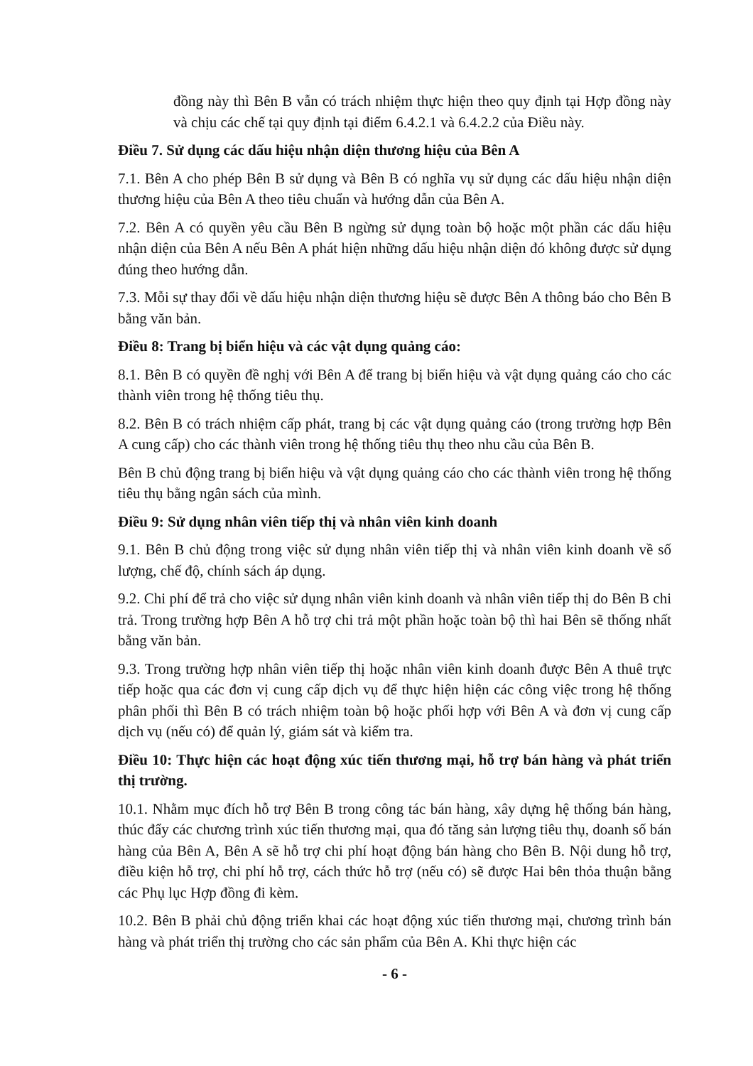đồng này thì Bên B vẫn có trách nhiệm thực hiện theo quy định tại Hợp đồng này và chịu các chế tại quy định tại điểm 6.4.2.1 và 6.4.2.2 của Điều này.
Điều 7. Sử dụng các dấu hiệu nhận diện thương hiệu của Bên A
7.1. Bên A cho phép Bên B sử dụng và Bên B có nghĩa vụ sử dụng các dấu hiệu nhận diện thương hiệu của Bên A theo tiêu chuẩn và hướng dẫn của Bên A.
7.2. Bên A có quyền yêu cầu Bên B ngừng sử dụng toàn bộ hoặc một phần các dấu hiệu nhận diện của Bên A nếu Bên A phát hiện những dấu hiệu nhận diện đó không được sử dụng đúng theo hướng dẫn.
7.3. Mỗi sự thay đổi về dấu hiệu nhận diện thương hiệu sẽ được Bên A thông báo cho Bên B bằng văn bản.
Điều 8: Trang bị biển hiệu và các vật dụng quảng cáo:
8.1. Bên B có quyền đề nghị với Bên A để trang bị biển hiệu và vật dụng quảng cáo cho các thành viên trong hệ thống tiêu thụ.
8.2. Bên B có trách nhiệm cấp phát, trang bị các vật dụng quảng cáo (trong trường hợp Bên A cung cấp) cho các thành viên trong hệ thống tiêu thụ theo nhu cầu của Bên B.
Bên B chủ động trang bị biển hiệu và vật dụng quảng cáo cho các thành viên trong hệ thống tiêu thụ bằng ngân sách của mình.
Điều 9: Sử dụng nhân viên tiếp thị và nhân viên kinh doanh
9.1. Bên B chủ động trong việc sử dụng nhân viên tiếp thị và nhân viên kinh doanh về số lượng, chế độ, chính sách áp dụng.
9.2. Chi phí để trả cho việc sử dụng nhân viên kinh doanh và nhân viên tiếp thị do Bên B chi trả. Trong trường hợp Bên A hỗ trợ chi trả một phần hoặc toàn bộ thì hai Bên sẽ thống nhất bằng văn bản.
9.3. Trong trường hợp nhân viên tiếp thị hoặc nhân viên kinh doanh được Bên A thuê trực tiếp hoặc qua các đơn vị cung cấp dịch vụ để thực hiện hiện các công việc trong hệ thống phân phối thì Bên B có trách nhiệm toàn bộ hoặc phối hợp với Bên A và đơn vị cung cấp dịch vụ (nếu có) để quản lý, giám sát và kiểm tra.
Điều 10: Thực hiện các hoạt động xúc tiến thương mại, hỗ trợ bán hàng và phát triển thị trường.
10.1. Nhằm mục đích hỗ trợ Bên B trong công tác bán hàng, xây dựng hệ thống bán hàng, thúc đẩy các chương trình xúc tiến thương mại, qua đó tăng sản lượng tiêu thụ, doanh số bán hàng của Bên A, Bên A sẽ hỗ trợ chi phí hoạt động bán hàng cho Bên B. Nội dung hỗ trợ, điều kiện hỗ trợ, chi phí hỗ trợ, cách thức hỗ trợ (nếu có) sẽ được Hai bên thỏa thuận bằng các Phụ lục Hợp đồng đi kèm.
10.2. Bên B phải chủ động triển khai các hoạt động xúc tiến thương mại, chương trình bán hàng và phát triển thị trường cho các sản phẩm của Bên A. Khi thực hiện các
- 6 -